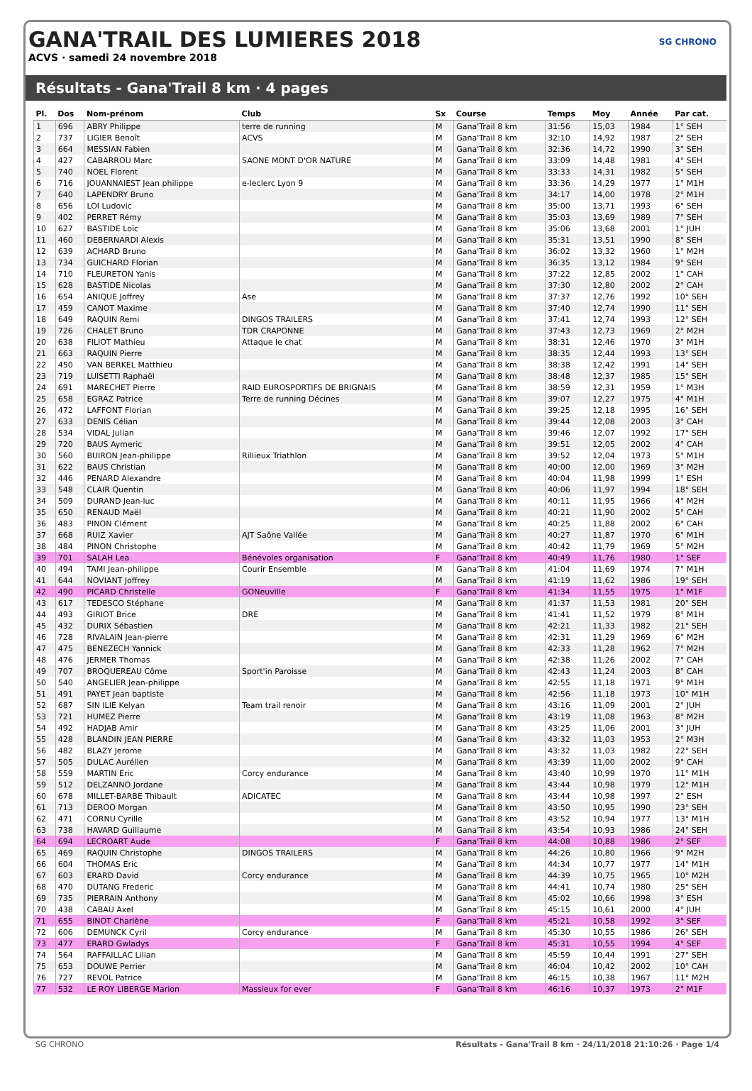GANA'TRAIL DES LUMIERES 2018
ACVS · samedi 24 novembre 2018
SG CHRONO
Résultats - Gana'Trail 8 km · 4 pages
| Pl. | Dos | Nom-prénom | Club | Sx | Course | Temps | Moy | Année | Par cat. |
| --- | --- | --- | --- | --- | --- | --- | --- | --- | --- |
| 1 | 696 | ABRY Philippe | terre de running | M | Gana'Trail 8 km | 31:56 | 15,03 | 1984 | 1° SEH |
| 2 | 737 | LIGIER Benoît | ACVS | M | Gana'Trail 8 km | 32:10 | 14,92 | 1987 | 2° SEH |
| 3 | 664 | MESSIAN Fabien | | M | Gana'Trail 8 km | 32:36 | 14,72 | 1990 | 3° SEH |
| 4 | 427 | CABARROU Marc | SAONE MONT D'OR NATURE | M | Gana'Trail 8 km | 33:09 | 14,48 | 1981 | 4° SEH |
| 5 | 740 | NOEL Florent | | M | Gana'Trail 8 km | 33:33 | 14,31 | 1982 | 5° SEH |
| 6 | 716 | JOUANNAIEST Jean philippe | e-leclerc Lyon 9 | M | Gana'Trail 8 km | 33:36 | 14,29 | 1977 | 1° M1H |
| 7 | 640 | LAPENDRY Bruno | | M | Gana'Trail 8 km | 34:17 | 14,00 | 1978 | 2° M1H |
| 8 | 656 | LOI Ludovic | | M | Gana'Trail 8 km | 35:00 | 13,71 | 1993 | 6° SEH |
| 9 | 402 | PERRET Rémy | | M | Gana'Trail 8 km | 35:03 | 13,69 | 1989 | 7° SEH |
| 10 | 627 | BASTIDE Loïc | | M | Gana'Trail 8 km | 35:06 | 13,68 | 2001 | 1° JUH |
| 11 | 460 | DEBERNARDI Alexis | | M | Gana'Trail 8 km | 35:31 | 13,51 | 1990 | 8° SEH |
| 12 | 639 | ACHARD Bruno | | M | Gana'Trail 8 km | 36:02 | 13,32 | 1960 | 1° M2H |
| 13 | 734 | GUICHARD Florian | | M | Gana'Trail 8 km | 36:35 | 13,12 | 1984 | 9° SEH |
| 14 | 710 | FLEURETON Yanis | | M | Gana'Trail 8 km | 37:22 | 12,85 | 2002 | 1° CAH |
| 15 | 628 | BASTIDE Nicolas | | M | Gana'Trail 8 km | 37:30 | 12,80 | 2002 | 2° CAH |
| 16 | 654 | ANIQUE Joffrey | Ase | M | Gana'Trail 8 km | 37:37 | 12,76 | 1992 | 10° SEH |
| 17 | 459 | CANOT Maxime | | M | Gana'Trail 8 km | 37:40 | 12,74 | 1990 | 11° SEH |
| 18 | 649 | RAQUIN Remi | DINGOS TRAILERS | M | Gana'Trail 8 km | 37:41 | 12,74 | 1993 | 12° SEH |
| 19 | 726 | CHALET Bruno | TDR CRAPONNE | M | Gana'Trail 8 km | 37:43 | 12,73 | 1969 | 2° M2H |
| 20 | 638 | FILIOT Mathieu | Attaque le chat | M | Gana'Trail 8 km | 38:31 | 12,46 | 1970 | 3° M1H |
| 21 | 663 | RAQUIN Pierre | | M | Gana'Trail 8 km | 38:35 | 12,44 | 1993 | 13° SEH |
| 22 | 450 | VAN BERKEL Matthieu | | M | Gana'Trail 8 km | 38:38 | 12,42 | 1991 | 14° SEH |
| 23 | 719 | LUISETTI Raphaël | | M | Gana'Trail 8 km | 38:48 | 12,37 | 1985 | 15° SEH |
| 24 | 691 | MARECHET Pierre | RAID EUROSPORTIFS DE BRIGNAIS | M | Gana'Trail 8 km | 38:59 | 12,31 | 1959 | 1° M3H |
| 25 | 658 | EGRAZ Patrice | Terre de running Décines | M | Gana'Trail 8 km | 39:07 | 12,27 | 1975 | 4° M1H |
| 26 | 472 | LAFFONT Florian | | M | Gana'Trail 8 km | 39:25 | 12,18 | 1995 | 16° SEH |
| 27 | 633 | DENIS Célian | | M | Gana'Trail 8 km | 39:44 | 12,08 | 2003 | 3° CAH |
| 28 | 534 | VIDAL Julian | | M | Gana'Trail 8 km | 39:46 | 12,07 | 1992 | 17° SEH |
| 29 | 720 | BAUS Aymeric | | M | Gana'Trail 8 km | 39:51 | 12,05 | 2002 | 4° CAH |
| 30 | 560 | BUIRON Jean-philippe | Rillieux Triathlon | M | Gana'Trail 8 km | 39:52 | 12,04 | 1973 | 5° M1H |
| 31 | 622 | BAUS Christian | | M | Gana'Trail 8 km | 40:00 | 12,00 | 1969 | 3° M2H |
| 32 | 446 | PENARD Alexandre | | M | Gana'Trail 8 km | 40:04 | 11,98 | 1999 | 1° ESH |
| 33 | 548 | CLAIR Quentin | | M | Gana'Trail 8 km | 40:06 | 11,97 | 1994 | 18° SEH |
| 34 | 509 | DURAND Jean-luc | | M | Gana'Trail 8 km | 40:11 | 11,95 | 1966 | 4° M2H |
| 35 | 650 | RENAUD Maël | | M | Gana'Trail 8 km | 40:21 | 11,90 | 2002 | 5° CAH |
| 36 | 483 | PINON Clément | | M | Gana'Trail 8 km | 40:25 | 11,88 | 2002 | 6° CAH |
| 37 | 668 | RUIZ Xavier | AJT Saône Vallée | M | Gana'Trail 8 km | 40:27 | 11,87 | 1970 | 6° M1H |
| 38 | 484 | PINON Christophe | | M | Gana'Trail 8 km | 40:42 | 11,79 | 1969 | 5° M2H |
| 39 | 701 | SALAH Lea | Bénévoles organisation | F | Gana'Trail 8 km | 40:49 | 11,76 | 1980 | 1° SEF |
| 40 | 494 | TAMI Jean-philippe | Courir Ensemble | M | Gana'Trail 8 km | 41:04 | 11,69 | 1974 | 7° M1H |
| 41 | 644 | NOVIANT Joffrey | | M | Gana'Trail 8 km | 41:19 | 11,62 | 1986 | 19° SEH |
| 42 | 490 | PICARD Christelle | GONeuville | F | Gana'Trail 8 km | 41:34 | 11,55 | 1975 | 1° M1F |
| 43 | 617 | TEDESCO Stéphane | | M | Gana'Trail 8 km | 41:37 | 11,53 | 1981 | 20° SEH |
| 44 | 493 | GIRIOT Brice | DRE | M | Gana'Trail 8 km | 41:41 | 11,52 | 1979 | 8° M1H |
| 45 | 432 | DURIX Sébastien | | M | Gana'Trail 8 km | 42:21 | 11,33 | 1982 | 21° SEH |
| 46 | 728 | RIVALAIN Jean-pierre | | M | Gana'Trail 8 km | 42:31 | 11,29 | 1969 | 6° M2H |
| 47 | 475 | BENEZECH Yannick | | M | Gana'Trail 8 km | 42:33 | 11,28 | 1962 | 7° M2H |
| 48 | 476 | JERMER Thomas | | M | Gana'Trail 8 km | 42:38 | 11,26 | 2002 | 7° CAH |
| 49 | 707 | BROQUEREAU Côme | Sport'in Paroisse | M | Gana'Trail 8 km | 42:43 | 11,24 | 2003 | 8° CAH |
| 50 | 540 | ANGELIER Jean-philippe | | M | Gana'Trail 8 km | 42:55 | 11,18 | 1971 | 9° M1H |
| 51 | 491 | PAYET Jean baptiste | | M | Gana'Trail 8 km | 42:56 | 11,18 | 1973 | 10° M1H |
| 52 | 687 | SIN ILIE Kelyan | Team trail renoir | M | Gana'Trail 8 km | 43:16 | 11,09 | 2001 | 2° JUH |
| 53 | 721 | HUMEZ Pierre | | M | Gana'Trail 8 km | 43:19 | 11,08 | 1963 | 8° M2H |
| 54 | 492 | HADJAB Amir | | M | Gana'Trail 8 km | 43:25 | 11,06 | 2001 | 3° JUH |
| 55 | 428 | BLANDIN JEAN PIERRE | | M | Gana'Trail 8 km | 43:32 | 11,03 | 1953 | 2° M3H |
| 56 | 482 | BLAZY Jerome | | M | Gana'Trail 8 km | 43:32 | 11,03 | 1982 | 22° SEH |
| 57 | 505 | DULAC Aurélien | | M | Gana'Trail 8 km | 43:39 | 11,00 | 2002 | 9° CAH |
| 58 | 559 | MARTIN Eric | Corcy endurance | M | Gana'Trail 8 km | 43:40 | 10,99 | 1970 | 11° M1H |
| 59 | 512 | DELZANNO Jordane | | M | Gana'Trail 8 km | 43:44 | 10,98 | 1979 | 12° M1H |
| 60 | 678 | MILLET-BARBE Thibault | ADICATEC | M | Gana'Trail 8 km | 43:44 | 10,98 | 1997 | 2° ESH |
| 61 | 713 | DEROO Morgan | | M | Gana'Trail 8 km | 43:50 | 10,95 | 1990 | 23° SEH |
| 62 | 471 | CORNU Cyrille | | M | Gana'Trail 8 km | 43:52 | 10,94 | 1977 | 13° M1H |
| 63 | 738 | HAVARD Guillaume | | M | Gana'Trail 8 km | 43:54 | 10,93 | 1986 | 24° SEH |
| 64 | 694 | LECROART Aude | | F | Gana'Trail 8 km | 44:08 | 10,88 | 1986 | 2° SEF |
| 65 | 469 | RAQUIN Christophe | DINGOS TRAILERS | M | Gana'Trail 8 km | 44:26 | 10,80 | 1966 | 9° M2H |
| 66 | 604 | THOMAS Eric | | M | Gana'Trail 8 km | 44:34 | 10,77 | 1977 | 14° M1H |
| 67 | 603 | ERARD David | Corcy endurance | M | Gana'Trail 8 km | 44:39 | 10,75 | 1965 | 10° M2H |
| 68 | 470 | DUTANG Frederic | | M | Gana'Trail 8 km | 44:41 | 10,74 | 1980 | 25° SEH |
| 69 | 735 | PIERRAIN Anthony | | M | Gana'Trail 8 km | 45:02 | 10,66 | 1998 | 3° ESH |
| 70 | 438 | CABAU Axel | | M | Gana'Trail 8 km | 45:15 | 10,61 | 2000 | 4° JUH |
| 71 | 655 | BINOT Charlène | | F | Gana'Trail 8 km | 45:21 | 10,58 | 1992 | 3° SEF |
| 72 | 606 | DEMUNCK Cyril | Corcy endurance | M | Gana'Trail 8 km | 45:30 | 10,55 | 1986 | 26° SEH |
| 73 | 477 | ERARD Gwladys | | F | Gana'Trail 8 km | 45:31 | 10,55 | 1994 | 4° SEF |
| 74 | 564 | RAFFAILLAC Lilian | | M | Gana'Trail 8 km | 45:59 | 10,44 | 1991 | 27° SEH |
| 75 | 653 | DOUWE Perrier | | M | Gana'Trail 8 km | 46:04 | 10,42 | 2002 | 10° CAH |
| 76 | 727 | REVOL Patrice | | M | Gana'Trail 8 km | 46:15 | 10,38 | 1967 | 11° M2H |
| 77 | 532 | LE ROY LIBERGE Marion | Massieux for ever | F | Gana'Trail 8 km | 46:16 | 10,37 | 1973 | 2° M1F |
SG CHRONO Résultats - Gana'Trail 8 km · 24/11/2018 21:10:26 · Page 1/4